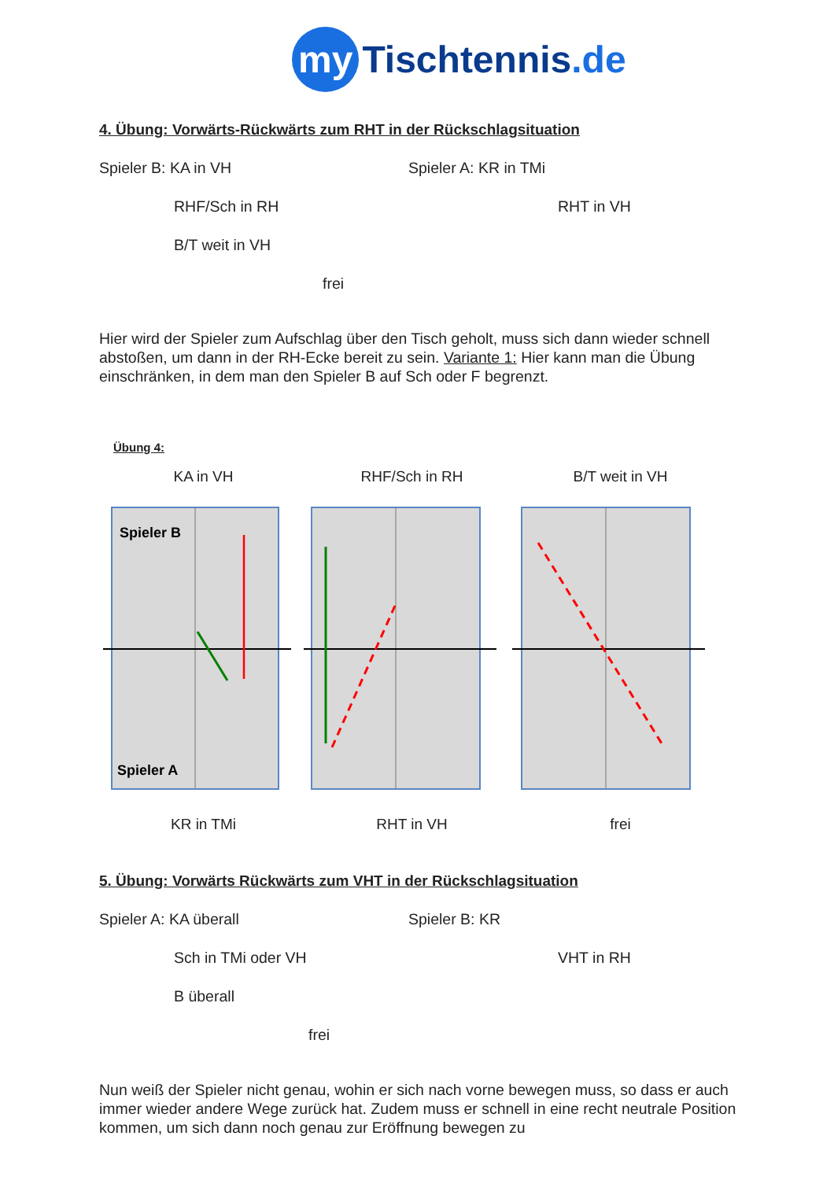my Tischtennis.de
4. Übung: Vorwärts-Rückwärts zum RHT in der Rückschlagsituation
Spieler B: KA in VH Spieler A: KR in TMi
RHF/Sch in RH RHT in VH
B/T weit in VH
frei
Hier wird der Spieler zum Aufschlag über den Tisch geholt, muss sich dann wieder schnell abstoßen, um dann in der RH-Ecke bereit zu sein. Variante 1: Hier kann man die Übung einschränken, in dem man den Spieler B auf Sch oder F begrenzt.
Übung 4:
KA in VH RHF/Sch in RH B/T weit in VH
Spieler B
Spieler A
KR in TMi RHT in VH frei
5. Übung: Vorwärts Rückwärts zum VHT in der Rückschlagsituation
Spieler A: KA überall Spieler B: KR
Sch in TMi oder VH VHT in RH
B überall
frei
Nun weiß der Spieler nicht genau, wohin er sich nach vorne bewegen muss, so dass er auch immer wieder andere Wege zurück hat. Zudem muss er schnell in eine recht neutrale Position kommen, um sich dann noch genau zur Eröffnung bewegen zu